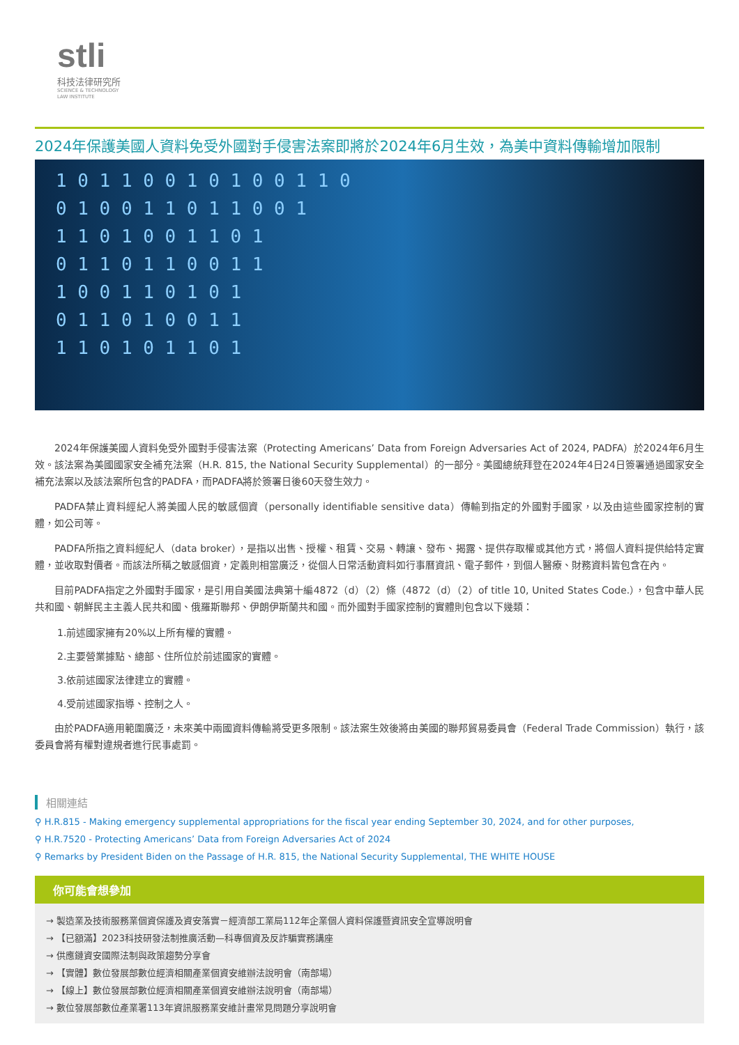stli
科技法律研究所
SCIENCE & TECHNOLOGY
LAW INSTITUTE
2024年保護美國人資料免受外國對手侵害法案即將於2024年6月生效，為美中資料傳輸增加限制
1 0 1 1 0 0 1 0 1 0 0 1 1 0
0 1 0 0 1 1 0 1 1 0 0 1
1 1 0 1 0 0 1 1 0 1
0 1 1 0 1 1 0 0 1 1
1 0 0 1 1 0 1 0 1
0 1 1 0 1 0 0 1 1
1 1 0 1 0 1 1 0 1
2024年保護美國人資料免受外國對手侵害法案（Protecting Americans’ Data from Foreign Adversaries Act of 2024, PADFA）於2024年6月生效。該法案為美國國家安全補充法案（H.R. 815, the National Security Supplemental）的一部分。美國總統拜登在2024年4日24日簽署通過國家安全補充法案以及該法案所包含的PADFA，而PADFA將於簽署日後60天發生效力。
PADFA禁止資料經紀人將美國人民的敏感個資（personally identifiable sensitive data）傳輸到指定的外國對手國家，以及由這些國家控制的實體，如公司等。
PADFA所指之資料經紀人（data broker），是指以出售、授權、租賃、交易、轉讓、發布、揭露、提供存取權或其他方式，將個人資料提供給特定實體，並收取對價者。而該法所稱之敏感個資，定義則相當廣泛，從個人日常活動資料如行事曆資訊、電子郵件，到個人醫療、財務資料皆包含在內。
目前PADFA指定之外國對手國家，是引用自美國法典第十編4872（d）（2）條（4872（d）（2）of title 10, United States Code.），包含中華人民共和國、朝鮮民主主義人民共和國、俄羅斯聯邦、伊朗伊斯蘭共和國。而外國對手國家控制的實體則包含以下幾類：
1.前述國家擁有20%以上所有權的實體。
2.主要營業據點、總部、住所位於前述國家的實體。
3.依前述國家法律建立的實體。
4.受前述國家指導、控制之人。
由於PADFA適用範圍廣泛，未來美中兩國資料傳輸將受更多限制。該法案生效後將由美國的聯邦貿易委員會（Federal Trade Commission）執行，該委員會將有權對違規者進行民事處罰。
相關連結
⚲ H.R.815 - Making emergency supplemental appropriations for the fiscal year ending September 30, 2024, and for other purposes,
⚲ H.R.7520 - Protecting Americans’ Data from Foreign Adversaries Act of 2024
⚲ Remarks by President Biden on the Passage of H.R. 815, the National Security Supplemental, THE WHITE HOUSE
你可能會想參加
→ 製造業及技術服務業個資保護及資安落實－經濟部工業局112年企業個人資料保護暨資訊安全宣導說明會
→ 【已額滿】2023科技研發法制推廣活動—科專個資及反詐騙實務講座
→ 供應鏈資安國際法制與政策趨勢分享會
→ 【實體】數位發展部數位經濟相關產業個資安維辦法說明會（南部場）
→ 【線上】數位發展部數位經濟相關產業個資安維辦法說明會（南部場）
→ 數位發展部數位產業署113年資訊服務業安維計畫常見問題分享說明會